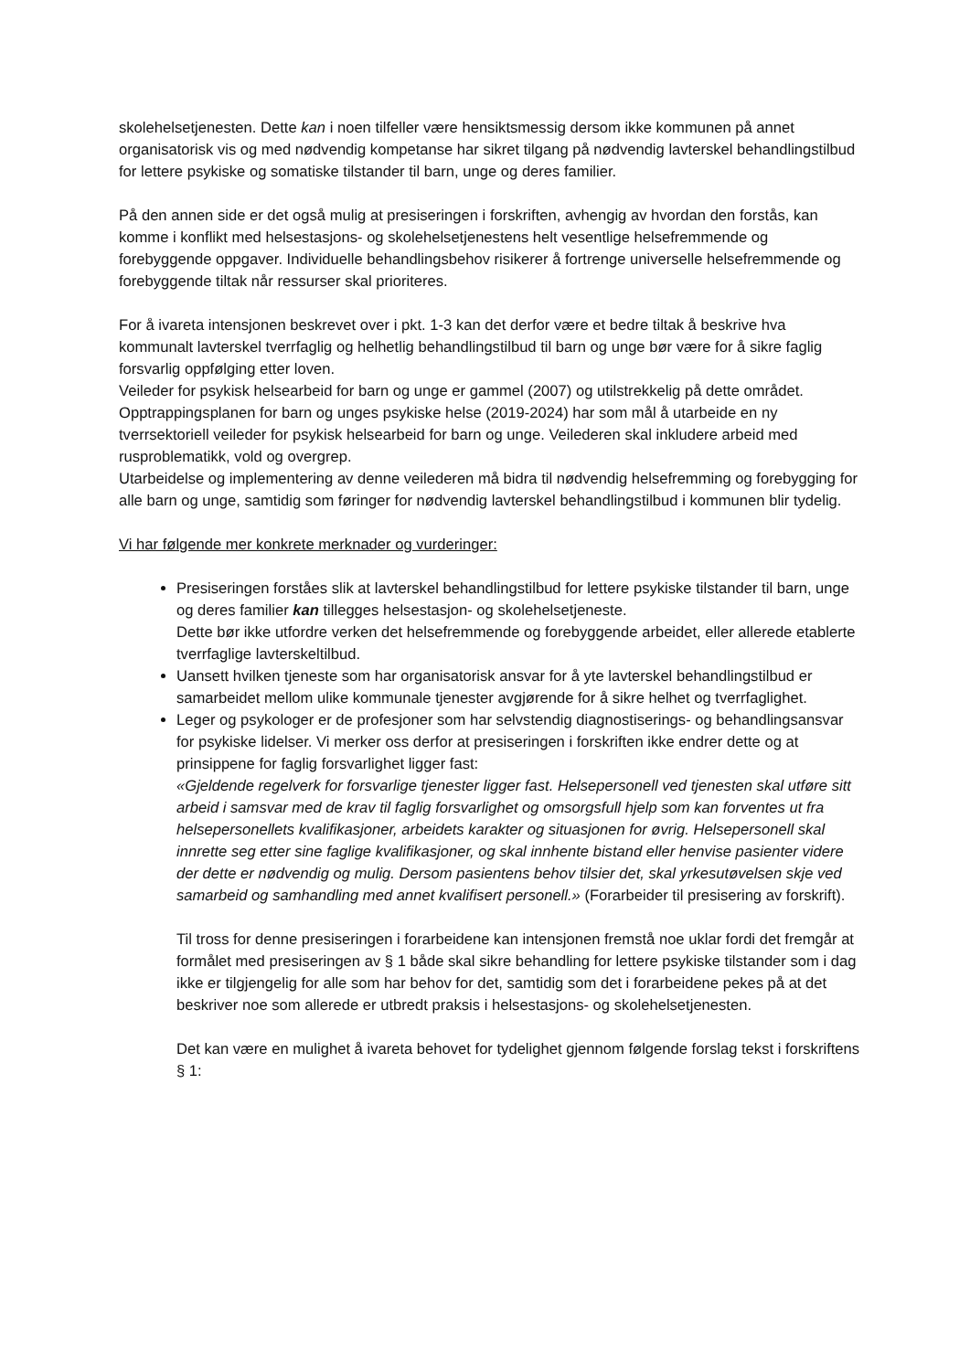skolehelsetjenesten. Dette kan i noen tilfeller være hensiktsmessig dersom ikke kommunen på annet organisatorisk vis og med nødvendig kompetanse har sikret tilgang på nødvendig lavterskel behandlingstilbud for lettere psykiske og somatiske tilstander til barn, unge og deres familier.
På den annen side er det også mulig at presiseringen i forskriften, avhengig av hvordan den forstås, kan komme i konflikt med helsestasjons- og skolehelsetjenestens helt vesentlige helsefremmende og forebyggende oppgaver. Individuelle behandlingsbehov risikerer å fortrenge universelle helsefremmende og forebyggende tiltak når ressurser skal prioriteres.
For å ivareta intensjonen beskrevet over i pkt. 1-3 kan det derfor være et bedre tiltak å beskrive hva kommunalt lavterskel tverrfaglig og helhetlig behandlingstilbud til barn og unge bør være for å sikre faglig forsvarlig oppfølging etter loven.
Veileder for psykisk helsearbeid for barn og unge er gammel (2007) og utilstrekkelig på dette området.
Opptrappingsplanen for barn og unges psykiske helse (2019-2024) har som mål å utarbeide en ny tverrsektoriell veileder for psykisk helsearbeid for barn og unge. Veilederen skal inkludere arbeid med rusproblematikk, vold og overgrep.
Utarbeidelse og implementering av denne veilederen må bidra til nødvendig helsefremming og forebygging for alle barn og unge, samtidig som føringer for nødvendig lavterskel behandlingstilbud i kommunen blir tydelig.
Vi har følgende mer konkrete merknader og vurderinger:
Presiseringen forståes slik at lavterskel behandlingstilbud for lettere psykiske tilstander til barn, unge og deres familier kan tillegges helsestasjon- og skolehelsetjeneste.
Dette bør ikke utfordre verken det helsefremmende og forebyggende arbeidet, eller allerede etablerte tverrfaglige lavterskeltilbud.
Uansett hvilken tjeneste som har organisatorisk ansvar for å yte lavterskel behandlingstilbud er samarbeidet mellom ulike kommunale tjenester avgjørende for å sikre helhet og tverrfaglighet.
Leger og psykologer er de profesjoner som har selvstendig diagnostiserings- og behandlingsansvar for psykiske lidelser. Vi merker oss derfor at presiseringen i forskriften ikke endrer dette og at prinsippene for faglig forsvarlighet ligger fast:
«Gjeldende regelverk for forsvarlige tjenester ligger fast. Helsepersonell ved tjenesten skal utføre sitt arbeid i samsvar med de krav til faglig forsvarlighet og omsorgsfull hjelp som kan forventes ut fra helsepersonellets kvalifikasjoner, arbeidets karakter og situasjonen for øvrig. Helsepersonell skal innrette seg etter sine faglige kvalifikasjoner, og skal innhente bistand eller henvise pasienter videre der dette er nødvendig og mulig. Dersom pasientens behov tilsier det, skal yrkesutøvelsen skje ved samarbeid og samhandling med annet kvalifisert personell.» (Forarbeider til presisering av forskrift).
Til tross for denne presiseringen i forarbeidene kan intensjonen fremstå noe uklar fordi det fremgår at formålet med presiseringen av § 1 både skal sikre behandling for lettere psykiske tilstander som i dag ikke er tilgjengelig for alle som har behov for det, samtidig som det i forarbeidene pekes på at det beskriver noe som allerede er utbredt praksis i helsestasjons- og skolehelsetjenesten.
Det kan være en mulighet å ivareta behovet for tydelighet gjennom følgende forslag tekst i forskriftens § 1: